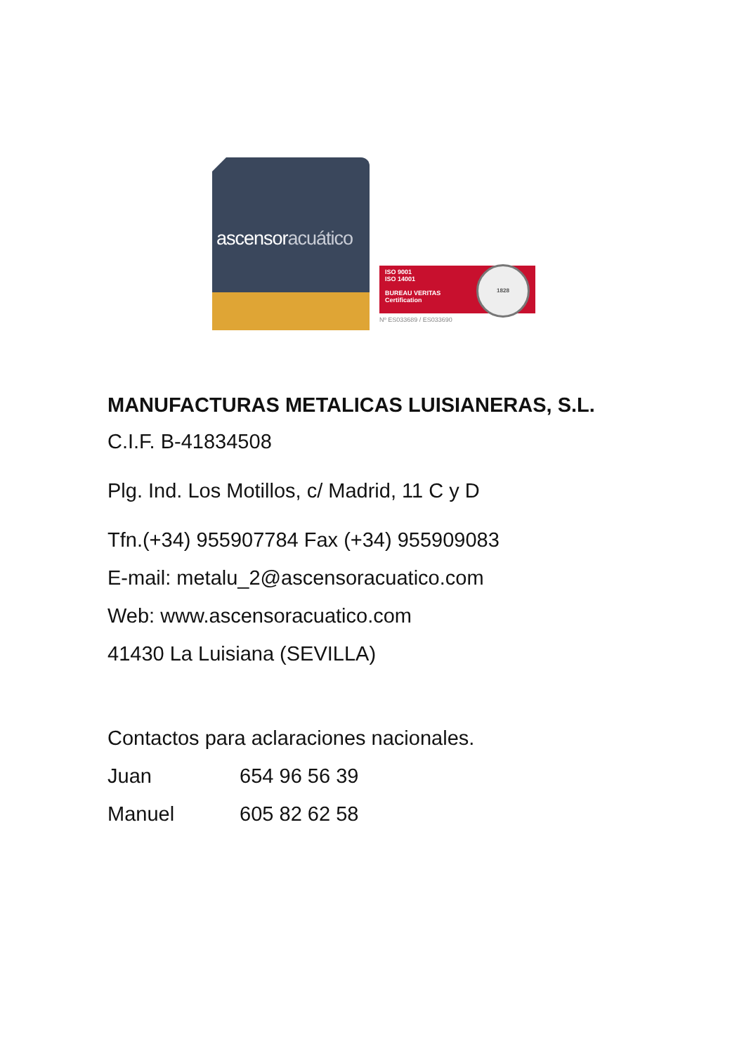ascensoracuático
ISO 9001
ISO 14001
BUREAU VERITAS
Certification
1828
Nº ES033689 / ES033690
MANUFACTURAS METALICAS LUISIANERAS, S.L.
C.I.F. B-41834508
Plg. Ind. Los Motillos, c/ Madrid, 11 C y D
Tfn.(+34) 955907784 Fax (+34) 955909083
E-mail: metalu_2@ascensoracuatico.com
Web: www.ascensoracuatico.com
41430 La Luisiana (SEVILLA)
Contactos para aclaraciones nacionales.
Juan 654 96 56 39
Manuel 605 82 62 58